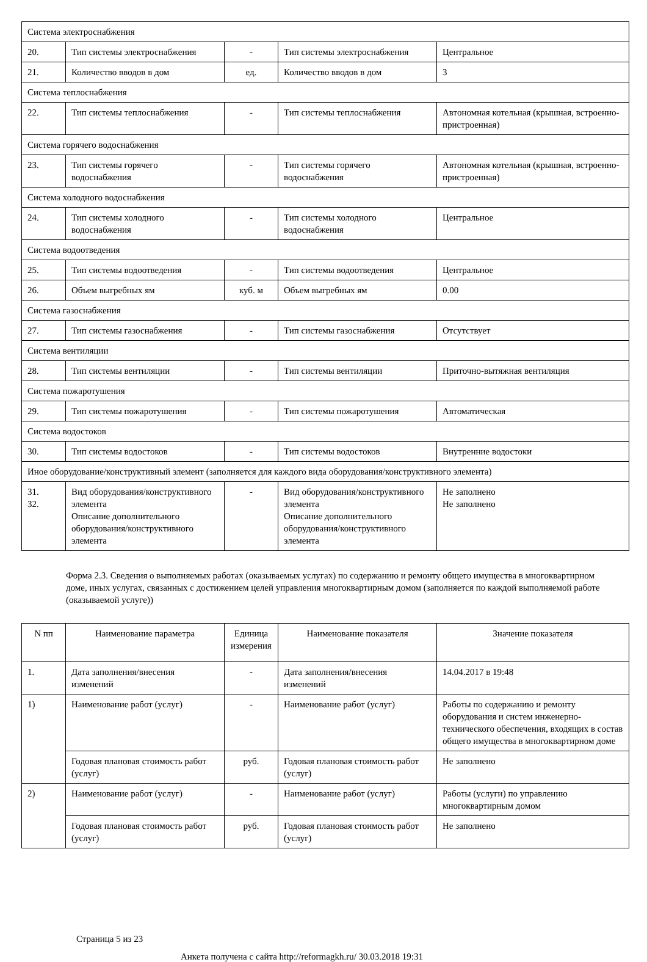| Система электроснабжения | | | | |
| 20. | Тип системы электроснабжения | - | Тип системы электроснабжения | Центральное |
| 21. | Количество вводов в дом | ед. | Количество вводов в дом | 3 |
| Система теплоснабжения | | | | |
| 22. | Тип системы теплоснабжения | - | Тип системы теплоснабжения | Автономная котельная (крышная, встроенно-пристроенная) |
| Система горячего водоснабжения | | | | |
| 23. | Тип системы горячего водоснабжения | - | Тип системы горячего водоснабжения | Автономная котельная (крышная, встроенно-пристроенная) |
| Система холодного водоснабжения | | | | |
| 24. | Тип системы холодного водоснабжения | - | Тип системы холодного водоснабжения | Центральное |
| Система водоотведения | | | | |
| 25. | Тип системы водоотведения | - | Тип системы водоотведения | Центральное |
| 26. | Объем выгребных ям | куб. м | Объем выгребных ям | 0.00 |
| Система газоснабжения | | | | |
| 27. | Тип системы газоснабжения | - | Тип системы газоснабжения | Отсутствует |
| Система вентиляции | | | | |
| 28. | Тип системы вентиляции | - | Тип системы вентиляции | Приточно-вытяжная вентиляция |
| Система пожаротушения | | | | |
| 29. | Тип системы пожаротушения | - | Тип системы пожаротушения | Автоматическая |
| Система водостоков | | | | |
| 30. | Тип системы водостоков | - | Тип системы водостоков | Внутренние водостоки |
| Иное оборудование/конструктивный элемент (заполняется для каждого вида оборудования/конструктивного элемента) | | | | |
| 31. 32. | Вид оборудования/конструктивного элемента Описание дополнительного оборудования/конструктивного элемента | - | Вид оборудования/конструктивного элемента Описание дополнительного оборудования/конструктивного элемента | Не заполнено Не заполнено |
Форма 2.3. Сведения о выполняемых работах (оказываемых услугах) по содержанию и ремонту общего имущества в многоквартирном доме, иных услугах, связанных с достижением целей управления многоквартирным домом (заполняется по каждой выполняемой работе (оказываемой услуге))
| N пп | Наименование параметра | Единица измерения | Наименование показателя | Значение показателя |
| --- | --- | --- | --- | --- |
| 1. | Дата заполнения/внесения изменений | - | Дата заполнения/внесения изменений | 14.04.2017 в 19:48 |
| 1) | Наименование работ (услуг) | - | Наименование работ (услуг) | Работы по содержанию и ремонту оборудования и систем инженерно-технического обеспечения, входящих в состав общего имущества в многоквартирном доме |
| | Годовая плановая стоимость работ (услуг) | руб. | Годовая плановая стоимость работ (услуг) | Не заполнено |
| 2) | Наименование работ (услуг) | - | Наименование работ (услуг) | Работы (услуги) по управлению многоквартирным домом |
| | Годовая плановая стоимость работ (услуг) | руб. | Годовая плановая стоимость работ (услуг) | Не заполнено |
Страница 5 из 23
Анкета получена с сайта http://reformagkh.ru/ 30.03.2018 19:31